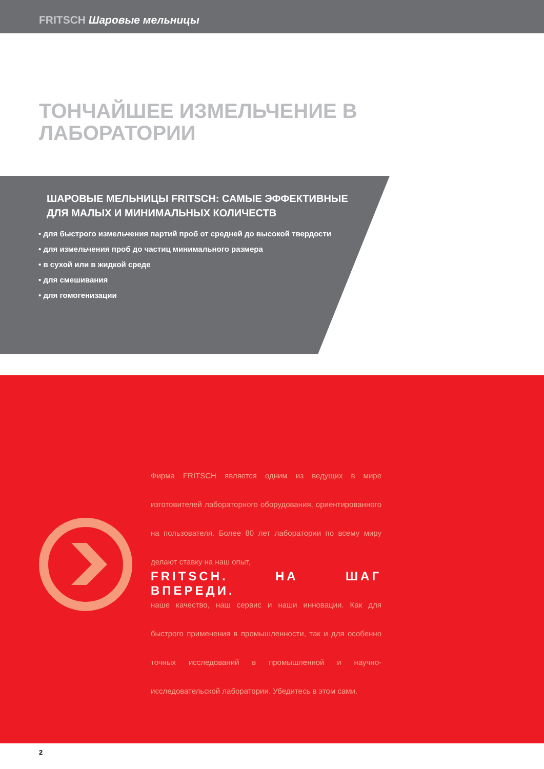FRITSCH Шаровые мельницы
ТОНЧАЙШЕЕ ИЗМЕЛЬЧЕНИЕ В
ЛАБОРАТОРИИ
ШАРОВЫЕ МЕЛЬНИЦЫ FRITSCH: САМЫЕ ЭФФЕКТИВНЫЕ
ДЛЯ МАЛЫХ И МИНИМАЛЬНЫХ КОЛИЧЕСТВ
• для быстрого измельчения партий проб от средней до высокой твердости
• для измельчения проб до частиц минимального размера
• в сухой или в жидкой среде
• для смешивания
• для гомогенизации
Фирма FRITSCH является одним из ведущих в мире изготовителей лабораторного оборудования, ориентированного на пользователя. Более 80 лет лаборатории по всему миру делают ставку на наш опыт,
FRITSCH. НА ШАГ ВПЕРЕДИ.
наше качество, наш сервис и наши инновации. Как для быстрого применения в промышленности, так и для особенно точных исследований в промышленной и научно-исследовательской лаборатории. Убедитесь в этом сами.
2